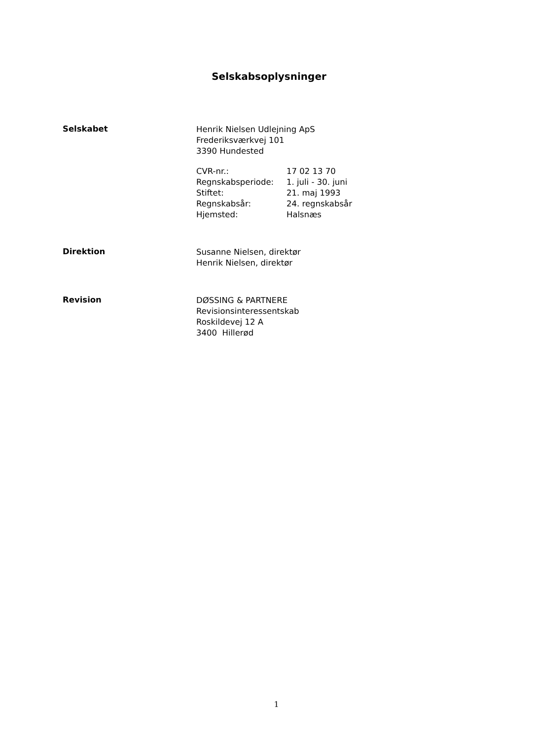Selskabsoplysninger
Selskabet
Henrik Nielsen Udlejning ApS
Frederiksværkvej 101
3390 Hundested
| CVR-nr.: | 17 02 13 70 |
| Regnskabsperiode: | 1. juli - 30. juni |
| Stiftet: | 21. maj 1993 |
| Regnskabsår: | 24. regnskabsår |
| Hjemsted: | Halsnæs |
Direktion
Susanne Nielsen, direktør
Henrik Nielsen, direktør
Revision
DØSSING & PARTNERE
Revisionsinteressentskab
Roskildevej 12 A
3400 Hillerød
1